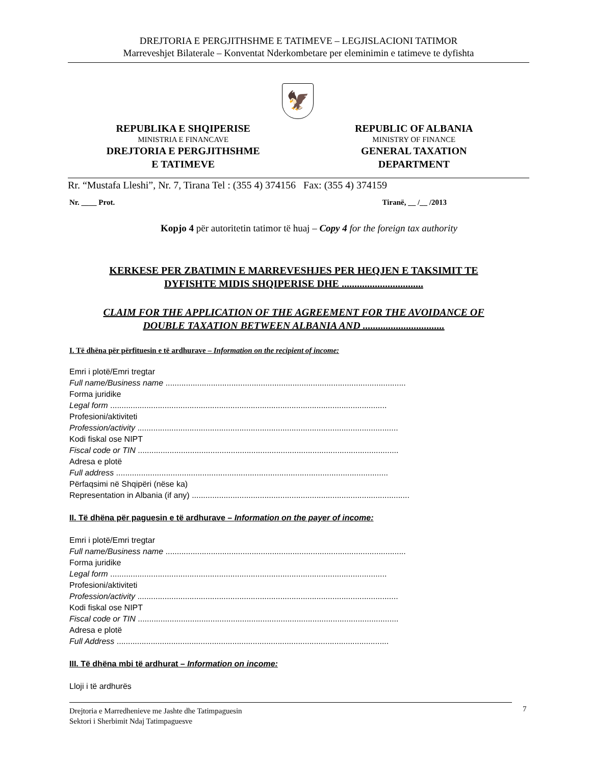DREJTORIA E PERGJITHSHME E TATIMEVE – LEGJISLACIONI TATIMOR
Marreveshjet Bilaterale – Konventat Nderkombetare per eleminimin e tatimeve te dyfishta
🦅
REPUBLIKA E SHQIPERISE
MINISTRIA E FINANCAVE
DREJTORIA E PERGJITHSHME
E TATIMEVE
REPUBLIC OF ALBANIA
MINISTRY OF FINANCE
GENERAL TAXATION
DEPARTMENT
Rr. “Mustafa Lleshi”, Nr. 7, Tirana Tel : (355 4) 374156 Fax: (355 4) 374159
Nr. ____ Prot. Tiranë, __ /__ /2013
Kopjo 4 për autoritetin tatimor të huaj – Copy 4 for the foreign tax authority
KERKESE PER ZBATIMIN E MARREVESHJES PER HEQJEN E TAKSIMIT TE
DYFISHTE MIDIS SHQIPERISE DHE ................................
CLAIM FOR THE APPLICATION OF THE AGREEMENT FOR THE AVOIDANCE OF
DOUBLE TAXATION BETWEEN ALBANIA AND ................................
I. Të dhëna për përfituesin e të ardhurave – Information on the recipient of income:
Emri i plotë/Emri tregtar
Full name/Business name ..........................................................................................................
Forma juridike
Legal form ..........................................................................................................................
Profesioni/aktiviteti
Profession/activity ...................................................................................................................
Kodi fiskal ose NIPT
Fiscal code or TIN ...................................................................................................................
Adresa e plotë
Full address ........................................................................................................................
Përfaqsimi në Shqipëri (nëse ka)
Representation in Albania (if any) ................................................................................................
II. Të dhëna për paguesin e të ardhurave – Information on the payer of income:
Emri i plotë/Emri tregtar
Full name/Business name ..........................................................................................................
Forma juridike
Legal form ..........................................................................................................................
Profesioni/aktiviteti
Profession/activity ...................................................................................................................
Kodi fiskal ose NIPT
Fiscal code or TIN ...................................................................................................................
Adresa e plotë
Full Address ........................................................................................................................
III. Të dhëna mbi të ardhurat – Information on income:
Lloji i të ardhurës
Drejtoria e Marredhenieve me Jashte dhe Tatimpaguesin
Sektori i Sherbimit Ndaj Tatimpaguesve
7